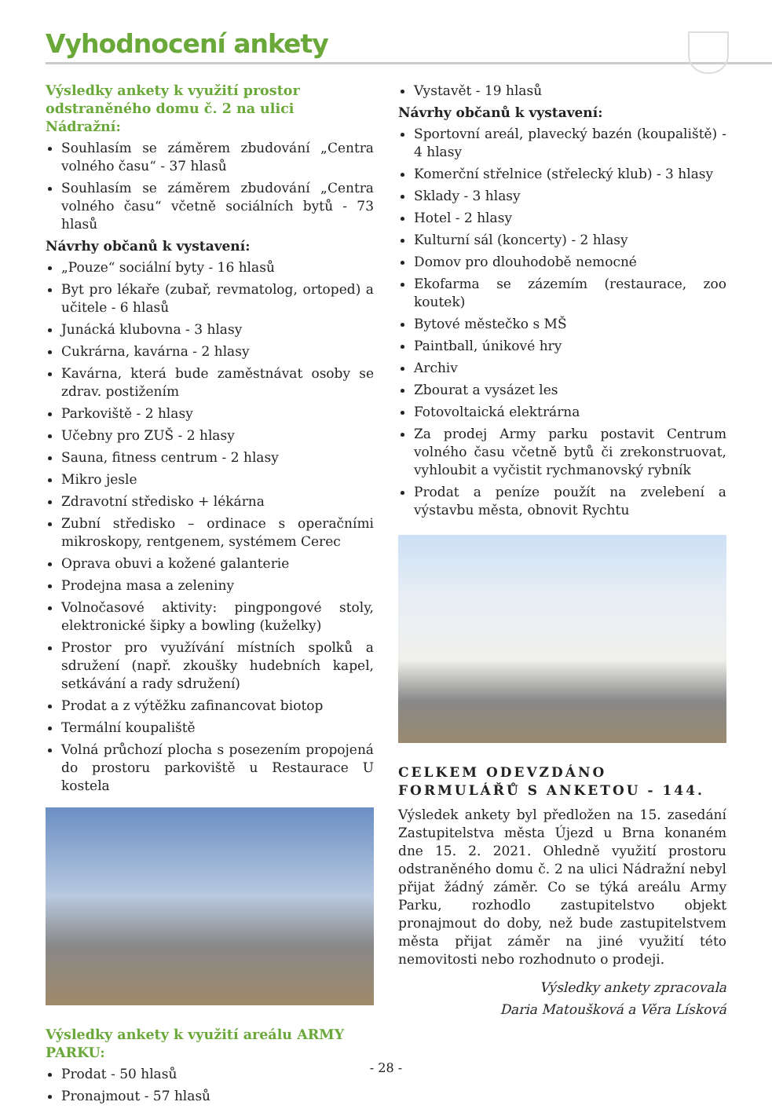Vyhodnocení ankety
Výsledky ankety k využití prostor odstraněného domu č. 2 na ulici Nádražní:
Souhlasím se záměrem zbudování „Centra volného času“ - 37 hlasů
Souhlasím se záměrem zbudování „Centra volného času“ včetně sociálních bytů - 73 hlasů
Návrhy občanů k vystavení:
„Pouze“ sociální byty - 16 hlasů
Byt pro lékaře (zubař, revmatolog, ortoped) a učitele - 6 hlasů
Junácká klubovna - 3 hlasy
Cukrárna, kavárna - 2 hlasy
Kavárna, která bude zaměstnávat osoby se zdrav. postižením
Parkoviště - 2 hlasy
Učebny pro ZUŠ - 2 hlasy
Sauna, fitness centrum - 2 hlasy
Mikro jesle
Zdravotní středisko + lékárna
Zubní středisko – ordinace s operačními mikroskopy, rentgenem, systémem Cerec
Oprava obuvi a kožené galanterie
Prodejna masa a zeleniny
Volnočasové aktivity: pingpongové stoly, elektronické šipky a bowling (kuželky)
Prostor pro využívání místních spolků a sdružení (např. zkoušky hudebních kapel, setkávání a rady sdružení)
Prodat a z výtěžku zafinancovat biotop
Termální koupaliště
Volná průchozí plocha s posezením propojená do prostoru parkoviště u Restaurace U kostela
Výsledky ankety k využití areálu ARMY PARKU:
Prodat - 50 hlasů
Pronajmout - 57 hlasů
Vystavět - 19 hlasů
Návrhy občanů k vystavení:
Sportovní areál, plavecký bazén (koupaliště) - 4 hlasy
Komerční střelnice (střelecký klub) - 3 hlasy
Sklady - 3 hlasy
Hotel - 2 hlasy
Kulturní sál (koncerty) - 2 hlasy
Domov pro dlouhodobě nemocné
Ekofarma se zázemím (restaurace, zoo koutek)
Bytové městečko s MŠ
Paintball, únikové hry
Archiv
Zbourat a vysázet les
Fotovoltaická elektrárna
Za prodej Army parku postavit Centrum volného času včetně bytů či zrekonstruovat, vyhloubit a vyčistit rychmanovský rybník
Prodat a peníze použít na zvelebení a výstavbu města, obnovit Rychtu
CELKEM ODEVZDÁNO FORMULÁŘŮ S ANKETOU - 144.
Výsledek ankety byl předložen na 15. zasedání Zastupitelstva města Újezd u Brna konaném dne 15. 2. 2021. Ohledně využití prostoru odstraněného domu č. 2 na ulici Nádražní nebyl přijat žádný záměr. Co se týká areálu Army Parku, rozhodlo zastupitelstvo objekt pronajmout do doby, než bude zastupitelstvem města přijat záměr na jiné využití této nemovitosti nebo rozhodnuto o prodeji.
Výsledky ankety zpracovala
Daria Matoušková a Věra Lísková
- 28 -